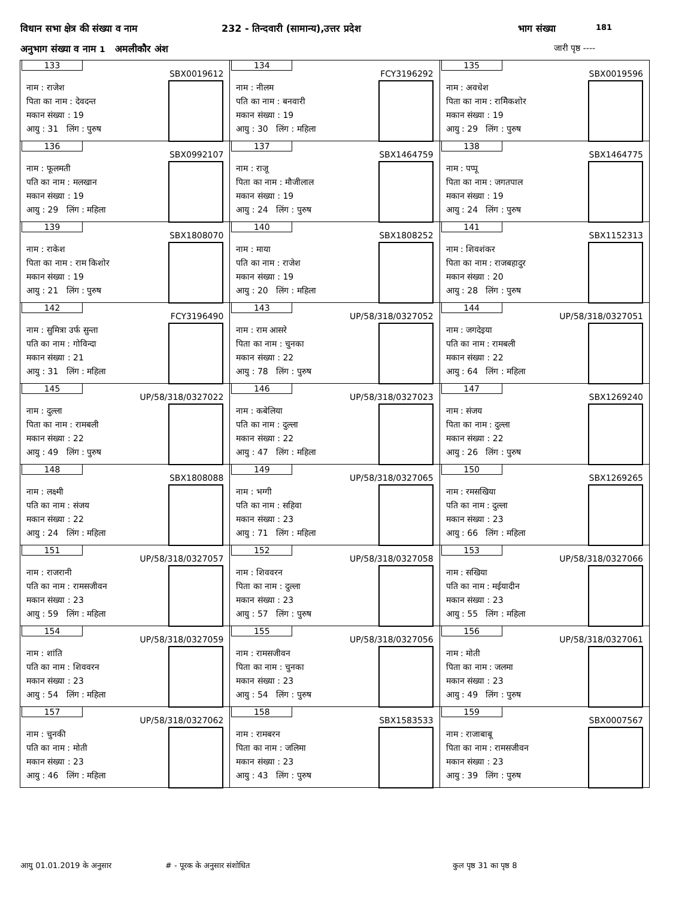विधान सभा क्षेत्र की संख्या व नाम 232 - तिन्दवारी (सामान्य),उत्तर प्रदेश भाग संख्या 181
अनुभाग संख्या व नाम 1 अमलीकौर अंश जारी पृष्ठ ----
| 133 SBX0019612 नाम : राजेश पिता का नाम : देवदन्त मकान संख्या : 19 आयु : 31 लिंग : पुरुष | 134 FCY3196292 नाम : नीलम पति का नाम : बनवारी मकान संख्या : 19 आयु : 30 लिंग : महिला | 135 SBX0019596 नाम : अवधेश पिता का नाम : रामेिकशोर मकान संख्या : 19 आयु : 29 लिंग : पुरुष |
| 136 SBX0992107 नाम : फूलमती पति का नाम : मलखान मकान संख्या : 19 आयु : 29 लिंग : महिला | 137 SBX1464759 नाम : राजू पिता का नाम : मौजीलाल मकान संख्या : 19 आयु : 24 लिंग : पुरुष | 138 SBX1464775 नाम : पप्पू पिता का नाम : जगतपाल मकान संख्या : 19 आयु : 24 लिंग : पुरुष |
| 139 SBX1808070 नाम : राकेश पिता का नाम : राम किशोर मकान संख्या : 19 आयु : 21 लिंग : पुरुष | 140 SBX1808252 नाम : माया पति का नाम : राजेश मकान संख्या : 19 आयु : 20 लिंग : महिला | 141 SBX1152313 नाम : शिवशंकर पिता का नाम : राजबहादुर मकान संख्या : 20 आयु : 28 लिंग : पुरुष |
| 142 FCY3196490 नाम : सुमित्रा उर्फ सुन्ता पति का नाम : गोविन्दा मकान संख्या : 21 आयु : 31 लिंग : महिला | 143 UP/58/318/0327052 नाम : राम आसरे पिता का नाम : चुनका मकान संख्या : 22 आयु : 78 लिंग : पुरुष | 144 UP/58/318/0327051 नाम : जगदेइया पति का नाम : रामबली मकान संख्या : 22 आयु : 64 लिंग : महिला |
| 145 UP/58/318/0327022 नाम : दुल्ला पिता का नाम : रामबली मकान संख्या : 22 आयु : 49 लिंग : पुरुष | 146 UP/58/318/0327023 नाम : कबेलिया पति का नाम : दुल्ला मकान संख्या : 22 आयु : 47 लिंग : महिला | 147 SBX1269240 नाम : संजय पिता का नाम : दुल्ला मकान संख्या : 22 आयु : 26 लिंग : पुरुष |
| 148 SBX1808088 नाम : लक्ष्मी पति का नाम : संजय मकान संख्या : 22 आयु : 24 लिंग : महिला | 149 UP/58/318/0327065 नाम : भग्गी पति का नाम : सहिवा मकान संख्या : 23 आयु : 71 लिंग : महिला | 150 SBX1269265 नाम : रमसखिया पति का नाम : दुल्ला मकान संख्या : 23 आयु : 66 लिंग : महिला |
| 151 UP/58/318/0327057 नाम : राजरानी पति का नाम : रामसजीवन मकान संख्या : 23 आयु : 59 लिंग : महिला | 152 UP/58/318/0327058 नाम : शिववरन पिता का नाम : दुल्ला मकान संख्या : 23 आयु : 57 लिंग : पुरुष | 153 UP/58/318/0327066 नाम : सखिया पति का नाम : मईयादीन मकान संख्या : 23 आयु : 55 लिंग : महिला |
| 154 UP/58/318/0327059 नाम : शांति पति का नाम : शिववरन मकान संख्या : 23 आयु : 54 लिंग : महिला | 155 UP/58/318/0327056 नाम : रामसजीवन पिता का नाम : चुनका मकान संख्या : 23 आयु : 54 लिंग : पुरुष | 156 UP/58/318/0327061 नाम : मोती पिता का नाम : जलमा मकान संख्या : 23 आयु : 49 लिंग : पुरुष |
| 157 UP/58/318/0327062 नाम : चुनकी पति का नाम : मोती मकान संख्या : 23 आयु : 46 लिंग : महिला | 158 SBX1583533 नाम : रामबरन पिता का नाम : जलिमा मकान संख्या : 23 आयु : 43 लिंग : पुरुष | 159 SBX0007567 नाम : राजाबाबू पिता का नाम : रामसजीवन मकान संख्या : 23 आयु : 39 लिंग : पुरुष |
आयु 01.01.2019 के अनुसार # - पूरक के अनुसार संशोधित कुल पृष्ठ 31 का पृष्ठ 8